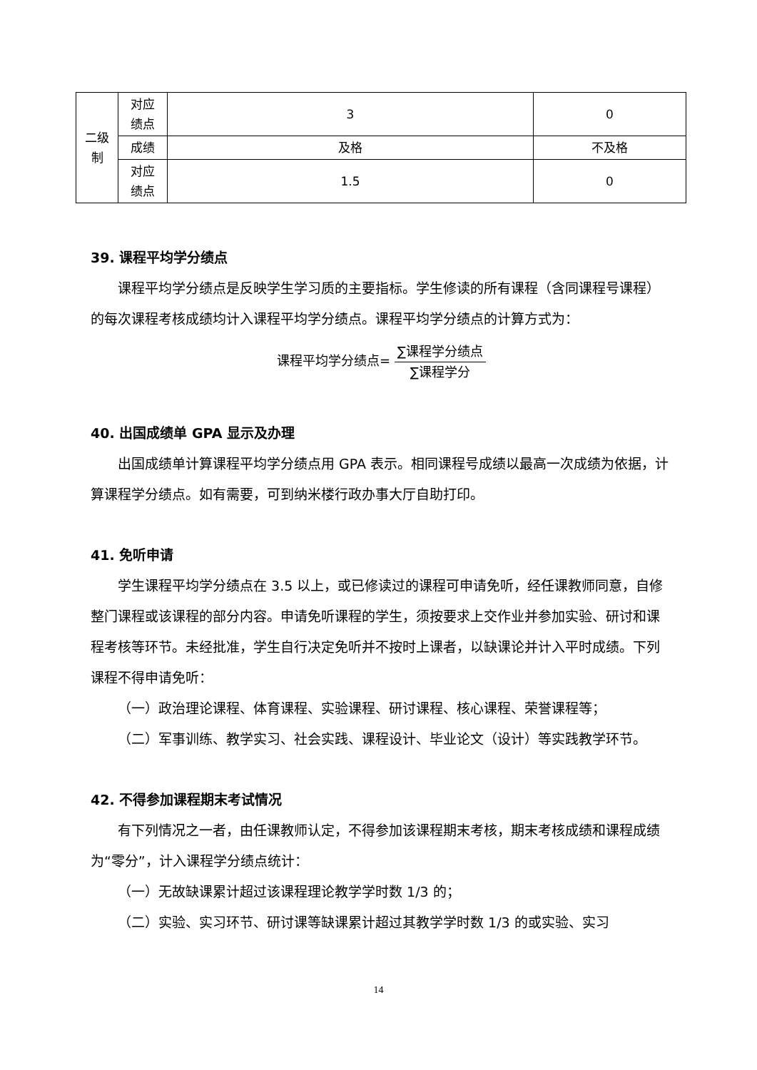| 二级 制 | 对应 绩点 | 3 | 0 |
| | 成绩 | 及格 | 不及格 |
| | 对应 绩点 | 1.5 | 0 |
39. 课程平均学分绩点
课程平均学分绩点是反映学生学习质的主要指标。学生修读的所有课程（含同课程号课程）的每次课程考核成绩均计入课程平均学分绩点。课程平均学分绩点的计算方式为：
课程平均学分绩点=
∑课程学分绩点
∑课程学分
40. 出国成绩单 GPA 显示及办理
出国成绩单计算课程平均学分绩点用 GPA 表示。相同课程号成绩以最高一次成绩为依据，计算课程学分绩点。如有需要，可到纳米楼行政办事大厅自助打印。
41. 免听申请
学生课程平均学分绩点在 3.5 以上，或已修读过的课程可申请免听，经任课教师同意，自修整门课程或该课程的部分内容。申请免听课程的学生，须按要求上交作业并参加实验、研讨和课程考核等环节。未经批准，学生自行决定免听并不按时上课者，以缺课论并计入平时成绩。下列课程不得申请免听：
（一）政治理论课程、体育课程、实验课程、研讨课程、核心课程、荣誉课程等；
（二）军事训练、教学实习、社会实践、课程设计、毕业论文（设计）等实践教学环节。
42. 不得参加课程期末考试情况
有下列情况之一者，由任课教师认定，不得参加该课程期末考核，期末考核成绩和课程成绩为“零分”，计入课程学分绩点统计：
（一）无故缺课累计超过该课程理论教学学时数 1/3 的；
（二）实验、实习环节、研讨课等缺课累计超过其教学学时数 1/3 的或实验、实习
14